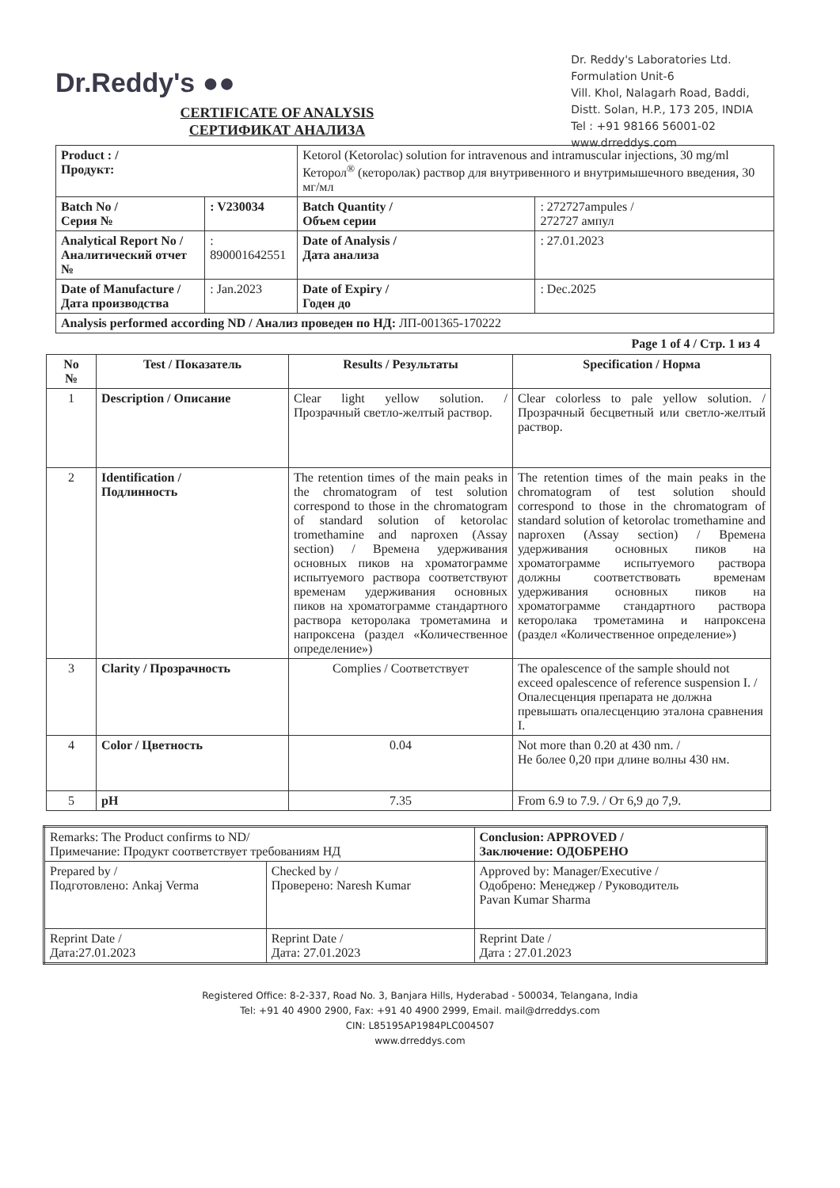Dr.Reddy's ●●
Dr. Reddy's Laboratories Ltd.
Formulation Unit-6
Vill. Khol, Nalagarh Road, Baddi,
Distt. Solan, H.P., 173 205, INDIA
Tel : +91 98166 56001-02
www.drreddys.com
CERTIFICATE OF ANALYSIS
СЕРТИФИКАТ АНАЛИЗА
| Product : / Продукт: | | Ketorol (Ketorolac) solution for intravenous and intramuscular injections, 30 mg/ml Кеторол<sup>®</sup> (кеторолак) раствор для внутривенного и внутримышечного введения, 30 мг/мл | |
| Batch No / Серия № | : V230034 | Batch Quantity / Объем серии | : 272727ampules / 272727 ампул |
| Analytical Report No / Аналитический отчет № | : 890001642551 | Date of Analysis / Дата анализа | : 27.01.2023 |
| Date of Manufacture / Дата производства | : Jan.2023 | Date of Expiry / Годен до | : Dec.2025 |
| Analysis performed according ND / Анализ проведен по НД: ЛП-001365-170222 | | | |
Page 1 of 4 / Стр. 1 из 4
| No № | Test / Показатель | Results / Результаты | Specification / Норма |
| --- | --- | --- | --- |
| 1 | Description / Описание | Clear light yellow solution. / Прозрачный светло-желтый раствор. | Clear colorless to pale yellow solution. / Прозрачный бесцветный или светло-желтый раствор. |
| 2 | Identification / Подлинность | The retention times of the main peaks in the chromatogram of test solution correspond to those in the chromatogram of standard solution of ketorolac tromethamine and naproxen (Assay section) / Времена удерживания основных пиков на хроматограмме испытуемого раствора соответствуют временам удерживания основных пиков на хроматограмме стандартного раствора кеторолака трометамина и напроксена (раздел «Количественное определение») | The retention times of the main peaks in the chromatogram of test solution should correspond to those in the chromatogram of standard solution of ketorolac tromethamine and naproxen (Assay section) / Времена удерживания основных пиков на хроматограмме испытуемого раствора должны соответствовать временам удерживания основных пиков на хроматограмме стандартного раствора кеторолака трометамина и напроксена (раздел «Количественное определение») |
| 3 | Clarity / Прозрачность | Complies / Соответствует | The opalescence of the sample should not exceed opalescence of reference suspension I. / Опалесценция препарата не должна превышать опалесценцию эталона сравнения I. |
| 4 | Color / Цветность | 0.04 | Not more than 0.20 at 430 nm. / Не более 0,20 при длине волны 430 нм. |
| 5 | pH | 7.35 | From 6.9 to 7.9. / От 6,9 до 7,9. |
| Remarks: The Product confirms to ND/ Примечание: Продукт соответствует требованиям НД | | Conclusion: APPROVED / Заключение: ОДОБРЕНО |
| Prepared by / Подготовлено: Ankaj Verma | Checked by / Проверено: Naresh Kumar | Approved by: Manager/Executive / Одобрено: Менеджер / Руководитель Pavan Kumar Sharma |
| Reprint Date / Дата:27.01.2023 | Reprint Date / Дата: 27.01.2023 | Reprint Date / Дата : 27.01.2023 |
Registered Office: 8-2-337, Road No. 3, Banjara Hills, Hyderabad - 500034, Telangana, India
Tel: +91 40 4900 2900, Fax: +91 40 4900 2999, Email. mail@drreddys.com
CIN: L85195AP1984PLC004507
www.drreddys.com